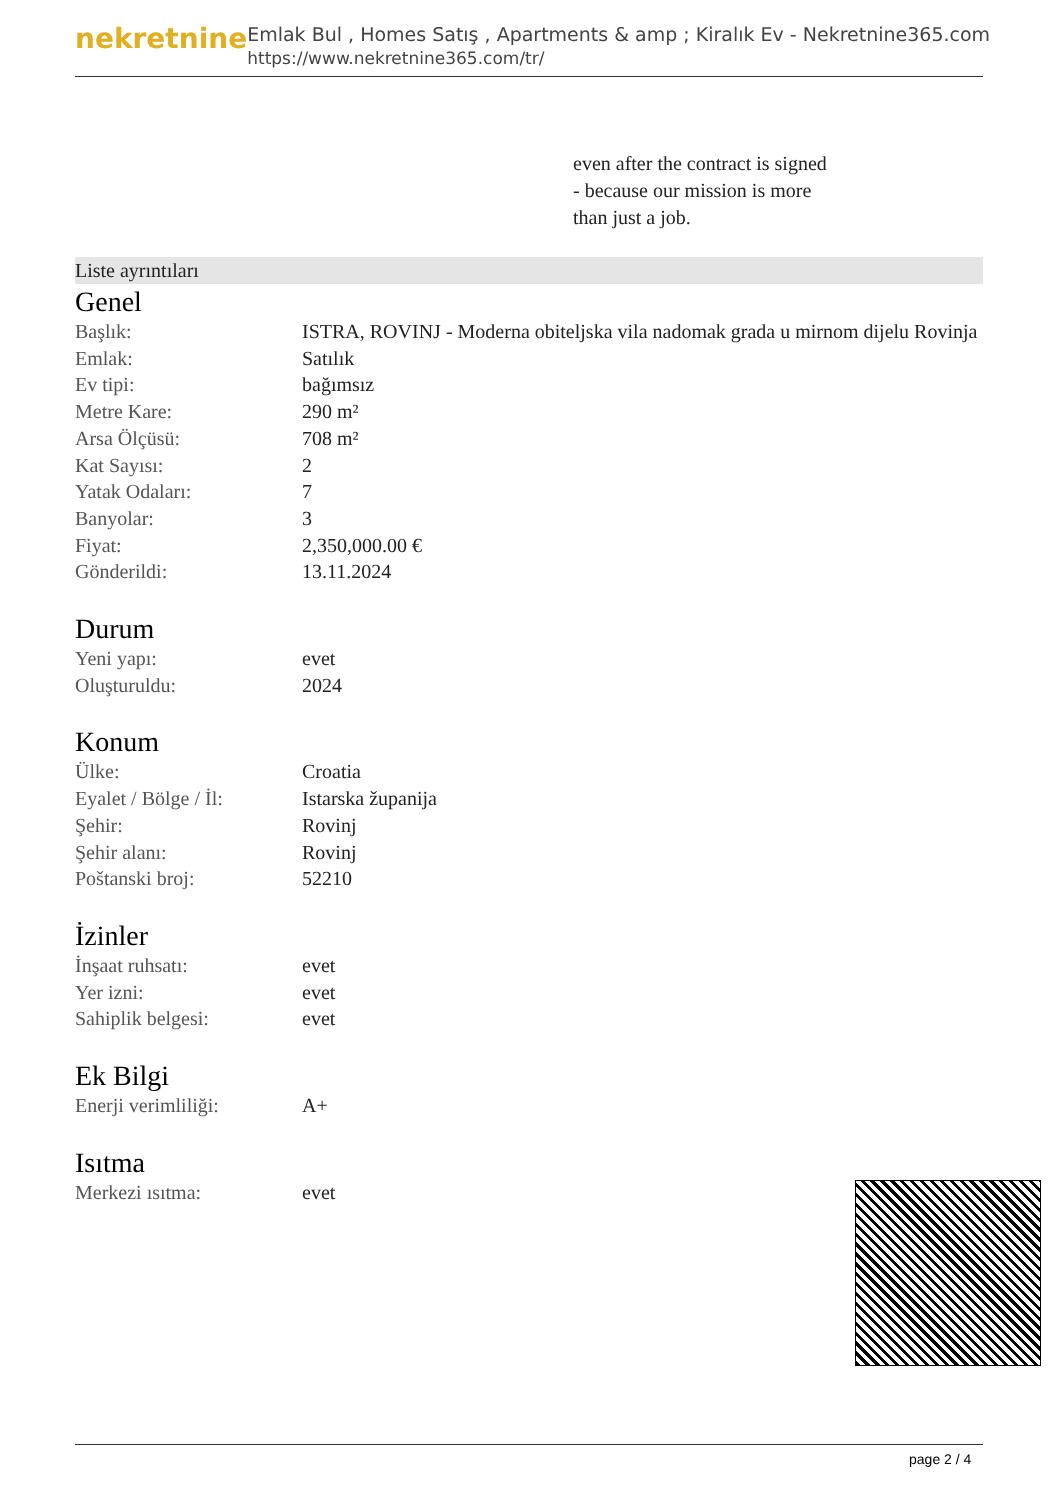nekretnine
Emlak Bul , Homes Satış , Apartments & amp ; Kiralık Ev - Nekretnine365.com
https://www.nekretnine365.com/tr/
even after the contract is signed
- because our mission is more
than just a job.
Liste ayrıntıları
Genel
| Başlık: | ISTRA, ROVINJ - Moderna obiteljska vila nadomak grada u mirnom dijelu Rovinja |
| Emlak: | Satılık |
| Ev tipi: | bağımsız |
| Metre Kare: | 290 m² |
| Arsa Ölçüsü: | 708 m² |
| Kat Sayısı: | 2 |
| Yatak Odaları: | 7 |
| Banyolar: | 3 |
| Fiyat: | 2,350,000.00 € |
| Gönderildi: | 13.11.2024 |
Durum
| Yeni yapı: | evet |
| Oluşturuldu: | 2024 |
Konum
| Ülke: | Croatia |
| Eyalet / Bölge / İl: | Istarska županija |
| Şehir: | Rovinj |
| Şehir alanı: | Rovinj |
| Poštanski broj: | 52210 |
İzinler
| İnşaat ruhsatı: | evet |
| Yer izni: | evet |
| Sahiplik belgesi: | evet |
Ek Bilgi
| Enerji verimliliği: | A+ |
Isıtma
| Merkezi ısıtma: | evet |
page 2 / 4